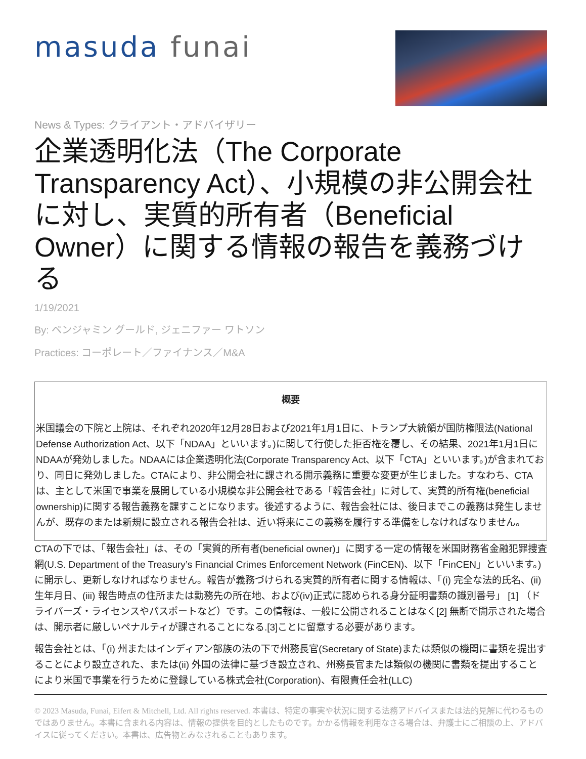masuda funai
News & Types: クライアント・アドバイザリー
企業透明化法（The Corporate Transparency Act）、小規模の非公開会社に対し、実質的所有者（Beneficial Owner）に関する情報の報告を義務づける
1/19/2021
By: ベンジャミン グールド, ジェニファー ワトソン
Practices: コーポレート／ファイナンス／M&A
概要
米国議会の下院と上院は、それぞれ2020年12月28日および2021年1月1日に、トランプ大統領が国防権限法(National Defense Authorization Act、以下「NDAA」といいます。)に関して行使した拒否権を覆し、その結果、2021年1月1日にNDAAが発効しました。NDAAには企業透明化法(Corporate Transparency Act、以下「CTA」といいます。)が含まれており、同日に発効しました。CTAにより、非公開会社に課される開示義務に重要な変更が生じました。すなわち、CTAは、主として米国で事業を展開している小規模な非公開会社である「報告会社」に対して、実質的所有権(beneficial ownership)に関する報告義務を課すことになります。後述するように、報告会社には、後日までこの義務は発生しませんが、既存のまたは新規に設立される報告会社は、近い将来にこの義務を履行する準備をしなければなりません。
CTAの下では、「報告会社」は、その「実質的所有者(beneficial owner)」に関する一定の情報を米国財務省金融犯罪捜査網(U.S. Department of the Treasury’s Financial Crimes Enforcement Network (FinCEN)、以下「FinCEN」といいます。)に開示し、更新しなければなりません。報告が義務づけられる実質的所有者に関する情報は、「(i) 完全な法的氏名、(ii) 生年月日、(iii) 報告時点の住所または勤務先の所在地、および(iv)正式に認められる身分証明書類の識別番号」 [1] （ドライバーズ・ライセンスやパスポートなど）です。この情報は、一般に公開されることはなく[2] 無断で開示された場合は、開示者に厳しいペナルティが課されることになる.[3]ことに留意する必要があります。
報告会社とは、「(i) 州またはインディアン部族の法の下で州務長官(Secretary of State)または類似の機関に書類を提出することにより設立された、または(ii) 外国の法律に基づき設立され、州務長官または類似の機関に書類を提出することにより米国で事業を行うために登録している株式会社(Corporation)、有限責任会社(LLC)
© 2023 Masuda, Funai, Eifert & Mitchell, Ltd. All rights reserved. 本書は、特定の事実や状況に関する法務アドバイスまたは法的見解に代わるものではありません。本書に含まれる内容は、情報の提供を目的としたものです。かかる情報を利用なさる場合は、弁護士にご相談の上、アドバイスに従ってください。本書は、広告物とみなされることもあります。